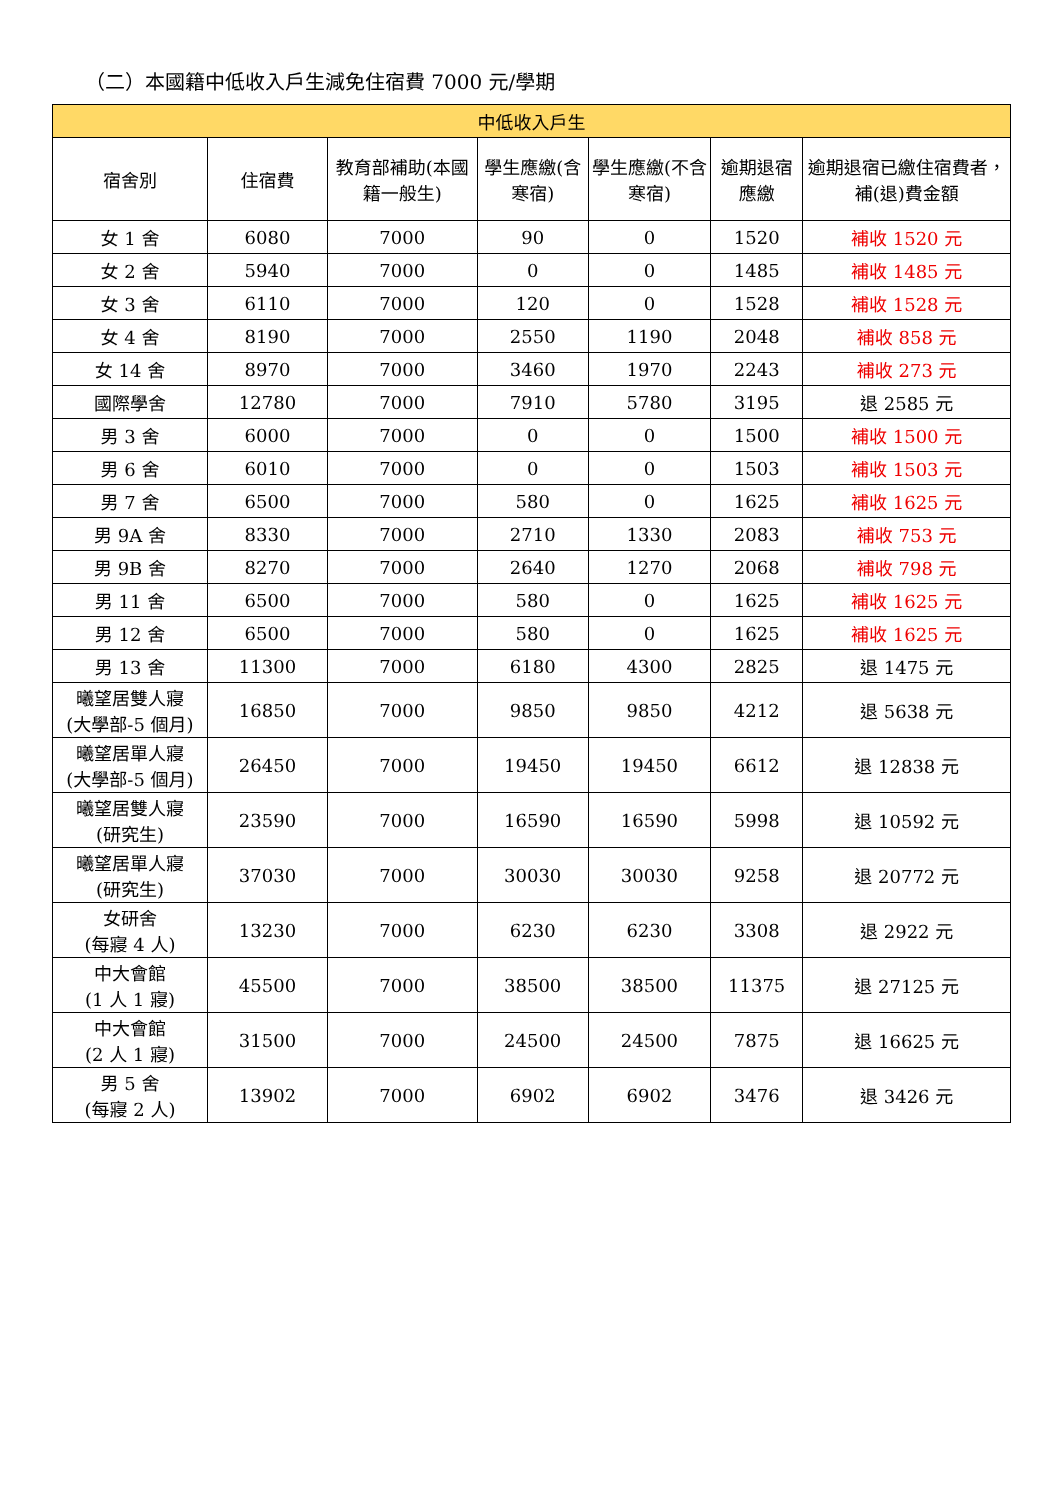（二）本國籍中低收入戶生減免住宿費 7000 元/學期
| 中低收入戶生 | | | | | | |
| --- | --- | --- | --- | --- | --- | --- |
| 宿舍別 | 住宿費 | 教育部補助(本國籍一般生) | 學生應繳(含寒宿) | 學生應繳(不含寒宿) | 逾期退宿應繳 | 逾期退宿已繳住宿費者，補(退)費金額 |
| 女 1 舍 | 6080 | 7000 | 90 | 0 | 1520 | 補收 1520 元 |
| 女 2 舍 | 5940 | 7000 | 0 | 0 | 1485 | 補收 1485 元 |
| 女 3 舍 | 6110 | 7000 | 120 | 0 | 1528 | 補收 1528 元 |
| 女 4 舍 | 8190 | 7000 | 2550 | 1190 | 2048 | 補收 858 元 |
| 女 14 舍 | 8970 | 7000 | 3460 | 1970 | 2243 | 補收 273 元 |
| 國際學舍 | 12780 | 7000 | 7910 | 5780 | 3195 | 退 2585 元 |
| 男 3 舍 | 6000 | 7000 | 0 | 0 | 1500 | 補收 1500 元 |
| 男 6 舍 | 6010 | 7000 | 0 | 0 | 1503 | 補收 1503 元 |
| 男 7 舍 | 6500 | 7000 | 580 | 0 | 1625 | 補收 1625 元 |
| 男 9A 舍 | 8330 | 7000 | 2710 | 1330 | 2083 | 補收 753 元 |
| 男 9B 舍 | 8270 | 7000 | 2640 | 1270 | 2068 | 補收 798 元 |
| 男 11 舍 | 6500 | 7000 | 580 | 0 | 1625 | 補收 1625 元 |
| 男 12 舍 | 6500 | 7000 | 580 | 0 | 1625 | 補收 1625 元 |
| 男 13 舍 | 11300 | 7000 | 6180 | 4300 | 2825 | 退 1475 元 |
| 曦望居雙人寢 (大學部-5 個月) | 16850 | 7000 | 9850 | 9850 | 4212 | 退 5638 元 |
| 曦望居單人寢 (大學部-5 個月) | 26450 | 7000 | 19450 | 19450 | 6612 | 退 12838 元 |
| 曦望居雙人寢 (研究生) | 23590 | 7000 | 16590 | 16590 | 5998 | 退 10592 元 |
| 曦望居單人寢 (研究生) | 37030 | 7000 | 30030 | 30030 | 9258 | 退 20772 元 |
| 女研舍 (每寢 4 人) | 13230 | 7000 | 6230 | 6230 | 3308 | 退 2922 元 |
| 中大會館 (1 人 1 寢) | 45500 | 7000 | 38500 | 38500 | 11375 | 退 27125 元 |
| 中大會館 (2 人 1 寢) | 31500 | 7000 | 24500 | 24500 | 7875 | 退 16625 元 |
| 男 5 舍 (每寢 2 人) | 13902 | 7000 | 6902 | 6902 | 3476 | 退 3426 元 |